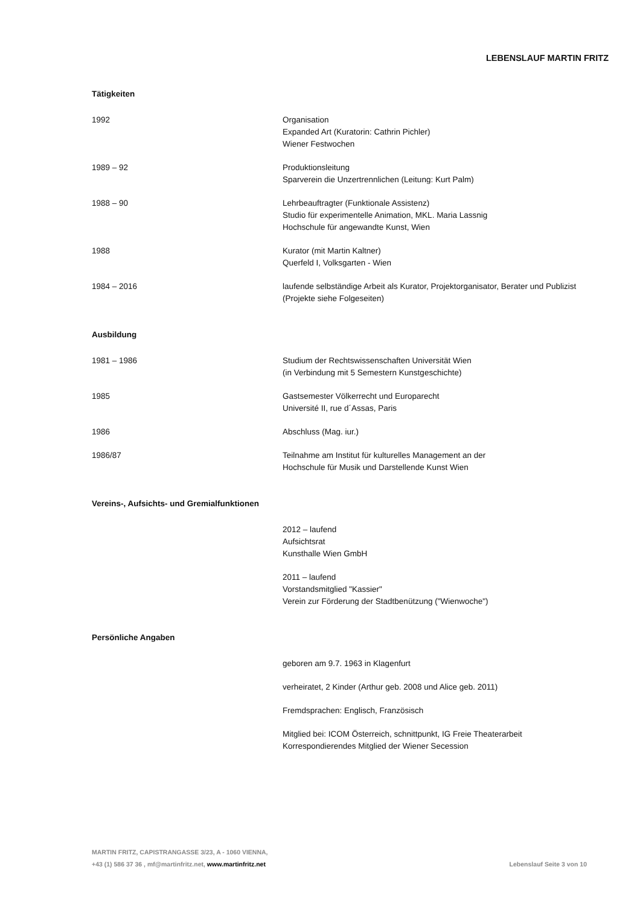LEBENSLAUF MARTIN FRITZ
Tätigkeiten
1992 Organisation
Expanded Art (Kuratorin: Cathrin Pichler)
Wiener Festwochen
1989 – 92 Produktionsleitung
Sparverein die Unzertrennlichen (Leitung: Kurt Palm)
1988 – 90 Lehrbeauftragter (Funktionale Assistenz)
Studio für experimentelle Animation, MKL. Maria Lassnig
Hochschule für angewandte Kunst, Wien
1988 Kurator (mit Martin Kaltner)
Querfeld I, Volksgarten - Wien
1984 – 2016 laufende selbständige Arbeit als Kurator, Projektorganisator, Berater und Publizist
(Projekte siehe Folgeseiten)
Ausbildung
1981 – 1986 Studium der Rechtswissenschaften Universität Wien
(in Verbindung mit 5 Semestern Kunstgeschichte)
1985 Gastsemester Völkerrecht und Europarecht
Université II, rue d´Assas, Paris
1986 Abschluss (Mag. iur.)
1986/87 Teilnahme am Institut für kulturelles Management an der
Hochschule für Musik und Darstellende Kunst Wien
Vereins-, Aufsichts- und Gremialfunktionen
2012 – laufend
Aufsichtsrat
Kunsthalle Wien GmbH
2011 – laufend
Vorstandsmitglied "Kassier"
Verein zur Förderung der Stadtbenützung ("Wienwoche")
Persönliche Angaben
geboren am 9.7. 1963 in Klagenfurt
verheiratet, 2 Kinder (Arthur geb. 2008 und Alice geb. 2011)
Fremdsprachen: Englisch, Französisch
Mitglied bei: ICOM Österreich, schnittpunkt, IG Freie Theaterarbeit
Korrespondierendes Mitglied der Wiener Secession
MARTIN FRITZ, CAPISTRANGASSE 3/23, A - 1060 VIENNA,
+43 (1) 586 37 36 , mf@martinfritz.net, www.martinfritz.net
Lebenslauf Seite 3 von 10